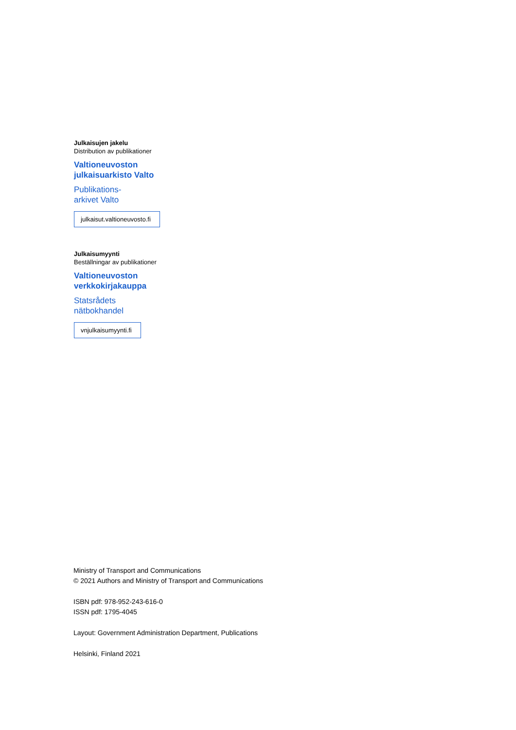Julkaisujen jakelu
Distribution av publikationer
Valtioneuvoston
julkaisuarkisto Valto
Publikations-
arkivet Valto
julkaisut.valtioneuvosto.fi
Julkaisumyynti
Beställningar av publikationer
Valtioneuvoston
verkkokirjakauppa
Statsrådets
nätbokhandel
vnjulkaisumyynti.fi
Ministry of Transport and Communications
© 2021 Authors and Ministry of Transport and Communications
ISBN pdf: 978-952-243-616-0
ISSN pdf: 1795-4045
Layout: Government Administration Department, Publications
Helsinki, Finland 2021